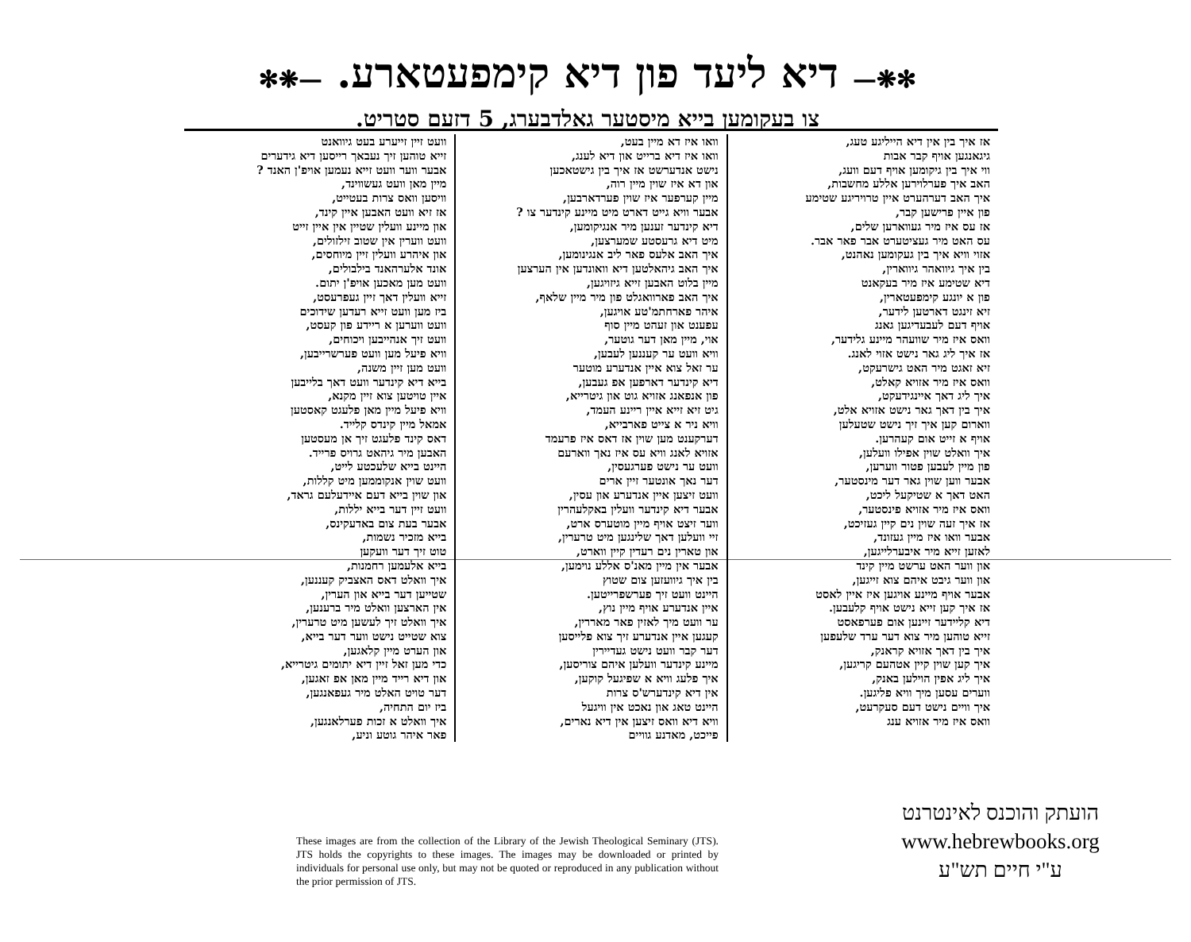✻❋— דיא ליעד פון דיא קימפעטארע. —❋✻
צו בעקומען בייא מיסטער גאלדבערג, 5 דזעם סטריט.
אז איך בין אין דיא הייליגע טעג,
גיגאנגען אויף קבר אבות
ווי איך בין גיקומען אויף דעם וועג,
האב איך פערלוירען אללע מחשבות,
איך האב דערהערט איין טרויריגע שטימע
פון איין פרישען קבר,
אז עס איז מיר געווארען שלים,
עס האט מיר געציטערט אבר פאר אבר.
אזוי וויא איך בין געקומען נאהנט,
בין איך גיוואהר גיווארין,
דיא שטימע איז מיר בעקאנט
פון א יונגע קימפעטארין,
זיא זינגט דארטען לידער,
אויף דעם לעבעדיגען גאנג
וואס איז מיר שוועהר מיינע גלידער,
אז איך ליג גאר נישט אזוי לאנג.
זיא זאגט מיר האט גישרעקט,
וואס איז מיר אזויא קאלט,
איך ליג דאך איינגידעקט,
איך בין דאך גאר נישט אזויא אלט,
ווארום קען איך זיך נישט שטעלען
אויף א זייט אום קעהרען.
איך וואלט שוין אפילו וועלען,
פון מיין לעבען פטור ווערען,
אבער ווען שוין גאר דער מינסטער,
האט דאך א שטיקעל ליכט,
וואס איז מיר אזויא פינסטער,
אז איך זעה שוין נים קיין געזיכט,
אבער וואו איז מיין געזונד,
לאזען זייא מיר איבערלייגען,
און ווער האט ערשט מיין קינד
און ווער גיבט איהם צוא זייגען,
אבער אויף מיינע אויגען איז איין לאסט
אז איך קען זייא נישט אויף קלעבען.
דיא קליידער זיינען אום פערפאסט
זייא טוהען מיר צוא דער ערד שלעפען
איך בין דאך אזויא קראנק,
איך קען שוין קיין אטהעם קריגען,
איך ליג אפין הוילען באנק,
ווערים עסען מיך וויא פליגען.
איך וויים נישט דעם סעקרעט,
וואס איז מיר אזויא ענג
וואו איז דא מיין בעט,
וואו איז דיא ברייט און דיא לענג,
נישט אנדערשט אז איך בין גישטאכען
און דא איז שוין מיין רוה,
מיין קערפער איז שוין פערדארבען,
אבער וויא גייט דארט מיט מיינע קינדער צו ?
דיא קינדער זענען מיר אנגיקומען,
מיט דיא גרעסטע שמערצען,
איך האב אלעס פאר ליב אנגינומען,
איך האב גיהאלטען דיא וואונדען אין הערצען
מיין בלוט האבען זייא גיזויגען,
איך האב פארוואגלט פון מיר מיין שלאף,
איהר פארחתמ'טע אויגען,
עפענט און זעהט מיין סוף
אוי, מיין מאן דער גוטער,
וויא וועט ער קעננען לעבען,
ער זאל צוא איין אנדערע מוטער
דיא קינדער דארפען אפ געבען,
פון אנפאנג אזויא גוט און גיטרייא,
גיט זיא זייא איין ריינע העמד,
וויא ניר א צייט פארבייא,
דערקענט מען שוין אז דאס איז פרעמד
אזויא לאנג וויא עס איז נאך ווארעם
וועט ער נישט פערגעסין,
דער נאך אונטער זיין ארים
וועט זיצען איין אנדערע און עסין,
אבער דיא קינדער וועלין באקלעהרין
ווער זיצט אויף מיין מוטערס ארט,
זיי וועלען דאך שלינגען מיט טרערין,
און טארין נים רעדין קיין ווארט,
אבער אין מיין מאנ'ס אללע נוימען,
בין איך גיוועזען צום שטוץ
היינט וועט זיך פערשפרייטען.
איין אנדערע אויף מיין נוץ,
ער וועט מיך לאזין פאר מאררין,
קעגען איין אנדערע זיך צוא פלייסען
דער קבר וועט נישט געדיירין
מיינע קינדער וועלען איהם צוריסען,
איך פלעג וויא א שפיגעל קוקען,
אין דיא קינדערש'ס צרות
היינט טאג און נאכט אין וויגעל
וויא דיא וואס זיצען אין דיא נארים,
פייכט, מאדנע גוויים
וועט זיין זייערע בעט גיוואנט
זייא טוהען זיך נעבאך רייסען דיא גידערים
אבער ווער וועט זייא נעמען אויפ'ן האנד ?
מיין מאן וועט געשווינד,
וויסען וואס צרות בעטייט,
אז זיא וועט האבען איין קינד,
און מיינע וועלין שטיין אין איין זייט
וועט ווערין אין שטוב זילזולים,
און איהרע וועלין זיין מיוחסים,
אונד אלערהאנד בילבולים,
וועט מען מאכען אויפ'ן יתום.
זייא וועלין דאך זיין געפרעסט,
ביז מען וועט זייא רעדען שידוכים
וועט ווערען א ריידע פון קעסט,
וועט זיך אנהייבען ויכוחים,
וויא פיעל מען וועט פערשרייבען,
וועט מען זיין משנה,
בייא דיא קינדער וועט דאך בלייבען
איין טויטען צוא זיין מקנא,
וויא פיעל מיין מאן פלעגט קאסטען
אמאל מיין קינדס קלייד.
דאס קינד פלעגט זיך אן מעסטען
האבען מיר גיהאט גרויס פרייד.
היינט בייא שלעכטע לייט,
וועט שוין אנקוממען מיט קללות,
און שוין בייא דעם איידעלעם גראד,
וועט זיין דער בייא יללות,
אבער בעת צום באדעקינס,
בייא מזכיר נשמות,
טוט זיך דער וועקען
בייא אלעמען רחמנות,
איך וואלט דאס האצביק קעננען,
שטייען דער בייא און הערין,
אין הארצען וואלט מיר ברענען,
איך וואלט זיך לעשען מיט טרערין,
צוא שטייט נישט ווער דער בייא,
און הערט מיין קלאגען,
כדי מען זאל זיין דיא יתומים גיטרייא,
און דיא רייד מיין מאן אפ זאגען,
דער טויט האלט מיר געפאנגען,
ביז יום התחיה,
איך וואלט א זכות פערלאנגען,
פאר איהר גוטע וניע,
These images are from the collection of the Library of the Jewish Theological Seminary (JTS). JTS holds the copyrights to these images. The images may be downloaded or printed by individuals for personal use only, but may not be quoted or reproduced in any publication without the prior permission of JTS.
הועתק והוכנס לאינטרנט
www.hebrewbooks.org
ע"י חיים תש"ע